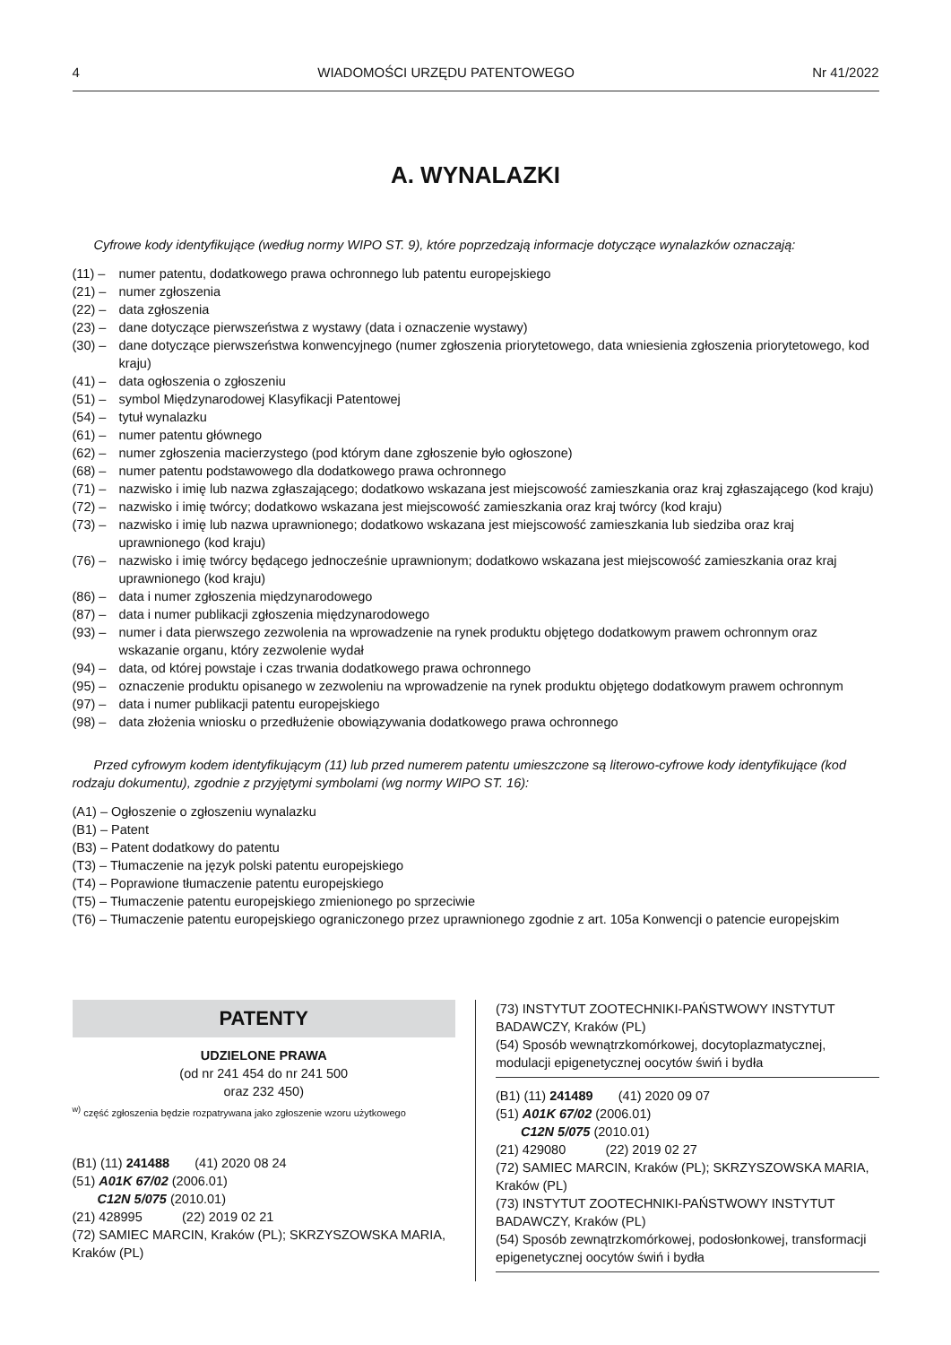4 WIADOMOŚCI URZĘDU PATENTOWEGO Nr 41/2022
A. WYNALAZKI
Cyfrowe kody identyfikujące (według normy WIPO ST. 9), które poprzedzają informacje dotyczące wynalazków oznaczają:
(11) – numer patentu, dodatkowego prawa ochronnego lub patentu europejskiego
(21) – numer zgłoszenia
(22) – data zgłoszenia
(23) – dane dotyczące pierwszeństwa z wystawy (data i oznaczenie wystawy)
(30) – dane dotyczące pierwszeństwa konwencyjnego (numer zgłoszenia priorytetowego, data wniesienia zgłoszenia priorytetowego, kod kraju)
(41) – data ogłoszenia o zgłoszeniu
(51) – symbol Międzynarodowej Klasyfikacji Patentowej
(54) – tytuł wynalazku
(61) – numer patentu głównego
(62) – numer zgłoszenia macierzystego (pod którym dane zgłoszenie było ogłoszone)
(68) – numer patentu podstawowego dla dodatkowego prawa ochronnego
(71) – nazwisko i imię lub nazwa zgłaszającego; dodatkowo wskazana jest miejscowość zamieszkania oraz kraj zgłaszającego (kod kraju)
(72) – nazwisko i imię twórcy; dodatkowo wskazana jest miejscowość zamieszkania oraz kraj twórcy (kod kraju)
(73) – nazwisko i imię lub nazwa uprawnionego; dodatkowo wskazana jest miejscowość zamieszkania lub siedziba oraz kraj uprawnionego (kod kraju)
(76) – nazwisko i imię twórcy będącego jednocześnie uprawnionym; dodatkowo wskazana jest miejscowość zamieszkania oraz kraj uprawnionego (kod kraju)
(86) – data i numer zgłoszenia międzynarodowego
(87) – data i numer publikacji zgłoszenia międzynarodowego
(93) – numer i data pierwszego zezwolenia na wprowadzenie na rynek produktu objętego dodatkowym prawem ochronnym oraz wskazanie organu, który zezwolenie wydał
(94) – data, od której powstaje i czas trwania dodatkowego prawa ochronnego
(95) – oznaczenie produktu opisanego w zezwoleniu na wprowadzenie na rynek produktu objętego dodatkowym prawem ochronnym
(97) – data i numer publikacji patentu europejskiego
(98) – data złożenia wniosku o przedłużenie obowiązywania dodatkowego prawa ochronnego
Przed cyfrowym kodem identyfikującym (11) lub przed numerem patentu umieszczone są literowo-cyfrowe kody identyfikujące (kod rodzaju dokumentu), zgodnie z przyjętymi symbolami (wg normy WIPO ST. 16):
(A1) – Ogłoszenie o zgłoszeniu wynalazku
(B1) – Patent
(B3) – Patent dodatkowy do patentu
(T3) – Tłumaczenie na język polski patentu europejskiego
(T4) – Poprawione tłumaczenie patentu europejskiego
(T5) – Tłumaczenie patentu europejskiego zmienionego po sprzeciwie
(T6) – Tłumaczenie patentu europejskiego ograniczonego przez uprawnionego zgodnie z art. 105a Konwencji o patencie europejskim
PATENTY
UDZIELONE PRAWA
(od nr 241 454 do nr 241 500
oraz 232 450)
<sup>w)</sup> część zgłoszenia będzie rozpatrywana jako zgłoszenie wzoru użytkowego
(B1) (11) 241488 (41) 2020 08 24
(51) A01K 67/02 (2006.01)
C12N 5/075 (2010.01)
(21) 428995 (22) 2019 02 21
(72) SAMIEC MARCIN, Kraków (PL); SKRZYSZOWSKA MARIA, Kraków (PL)
(73) INSTYTUT ZOOTECHNIKI-PAŃSTWOWY INSTYTUT BADAWCZY, Kraków (PL)
(54) Sposób wewnątrzkomórkowej, docytoplazmatycznej, modulacji epigenetycznej oocytów świń i bydła
(B1) (11) 241489 (41) 2020 09 07
(51) A01K 67/02 (2006.01)
C12N 5/075 (2010.01)
(21) 429080 (22) 2019 02 27
(72) SAMIEC MARCIN, Kraków (PL); SKRZYSZOWSKA MARIA, Kraków (PL)
(73) INSTYTUT ZOOTECHNIKI-PAŃSTWOWY INSTYTUT BADAWCZY, Kraków (PL)
(54) Sposób zewnątrzkomórkowej, podosłonkowej, transformacji epigenetycznej oocytów świń i bydła